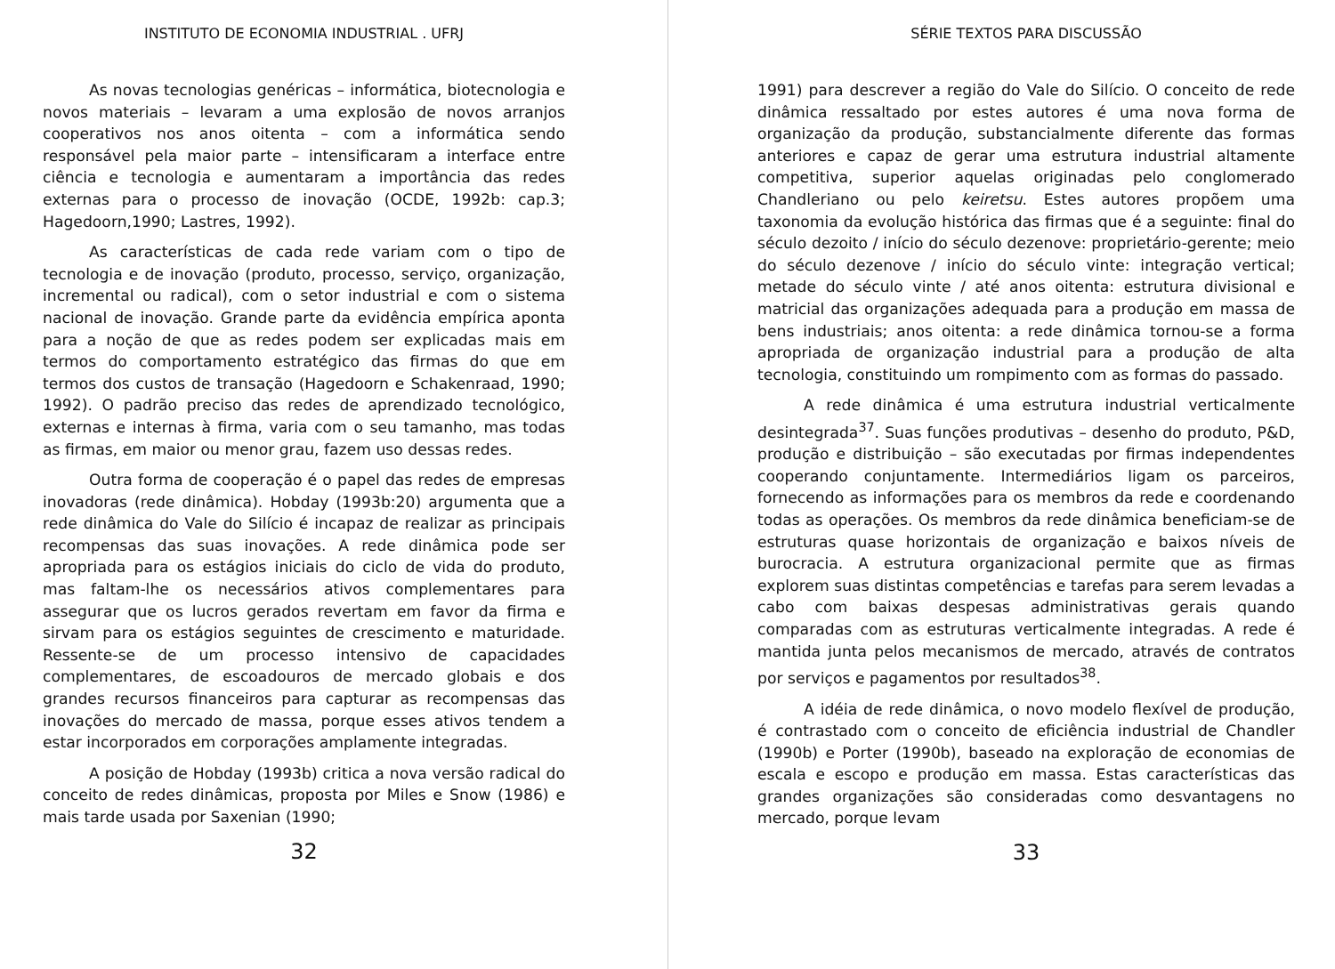INSTITUTO DE ECONOMIA INDUSTRIAL . UFRJ
As novas tecnologias genéricas – informática, biotecnologia e novos materiais – levaram a uma explosão de novos arranjos cooperativos nos anos oitenta – com a informática sendo responsável pela maior parte – intensificaram a interface entre ciência e tecnologia e aumentaram a importância das redes externas para o processo de inovação (OCDE, 1992b: cap.3; Hagedoorn,1990; Lastres, 1992).
As características de cada rede variam com o tipo de tecnologia e de inovação (produto, processo, serviço, organização, incremental ou radical), com o setor industrial e com o sistema nacional de inovação. Grande parte da evidência empírica aponta para a noção de que as redes podem ser explicadas mais em termos do comportamento estratégico das firmas do que em termos dos custos de transação (Hagedoorn e Schakenraad, 1990; 1992). O padrão preciso das redes de aprendizado tecnológico, externas e internas à firma, varia com o seu tamanho, mas todas as firmas, em maior ou menor grau, fazem uso dessas redes.
Outra forma de cooperação é o papel das redes de empresas inovadoras (rede dinâmica). Hobday (1993b:20) argumenta que a rede dinâmica do Vale do Silício é incapaz de realizar as principais recompensas das suas inovações. A rede dinâmica pode ser apropriada para os estágios iniciais do ciclo de vida do produto, mas faltam-lhe os necessários ativos complementares para assegurar que os lucros gerados revertam em favor da firma e sirvam para os estágios seguintes de crescimento e maturidade. Ressente-se de um processo intensivo de capacidades complementares, de escoadouros de mercado globais e dos grandes recursos financeiros para capturar as recompensas das inovações do mercado de massa, porque esses ativos tendem a estar incorporados em corporações amplamente integradas.
A posição de Hobday (1993b) critica a nova versão radical do conceito de redes dinâmicas, proposta por Miles e Snow (1986) e mais tarde usada por Saxenian (1990;
32
SÉRIE TEXTOS PARA DISCUSSÃO
1991) para descrever a região do Vale do Silício. O conceito de rede dinâmica ressaltado por estes autores é uma nova forma de organização da produção, substancialmente diferente das formas anteriores e capaz de gerar uma estrutura industrial altamente competitiva, superior aquelas originadas pelo conglomerado Chandleriano ou pelo keiretsu. Estes autores propõem uma taxonomia da evolução histórica das firmas que é a seguinte: final do século dezoito / início do século dezenove: proprietário-gerente; meio do século dezenove / início do século vinte: integração vertical; metade do século vinte / até anos oitenta: estrutura divisional e matricial das organizações adequada para a produção em massa de bens industriais; anos oitenta: a rede dinâmica tornou-se a forma apropriada de organização industrial para a produção de alta tecnologia, constituindo um rompimento com as formas do passado.
A rede dinâmica é uma estrutura industrial verticalmente desintegrada<sup>37</sup>. Suas funções produtivas – desenho do produto, P&D, produção e distribuição – são executadas por firmas independentes cooperando conjuntamente. Intermediários ligam os parceiros, fornecendo as informações para os membros da rede e coordenando todas as operações. Os membros da rede dinâmica beneficiam-se de estruturas quase horizontais de organização e baixos níveis de burocracia. A estrutura organizacional permite que as firmas explorem suas distintas competências e tarefas para serem levadas a cabo com baixas despesas administrativas gerais quando comparadas com as estruturas verticalmente integradas. A rede é mantida junta pelos mecanismos de mercado, através de contratos por serviços e pagamentos por resultados<sup>38</sup>.
A idéia de rede dinâmica, o novo modelo flexível de produção, é contrastado com o conceito de eficiência industrial de Chandler (1990b) e Porter (1990b), baseado na exploração de economias de escala e escopo e produção em massa. Estas características das grandes organizações são consideradas como desvantagens no mercado, porque levam
33